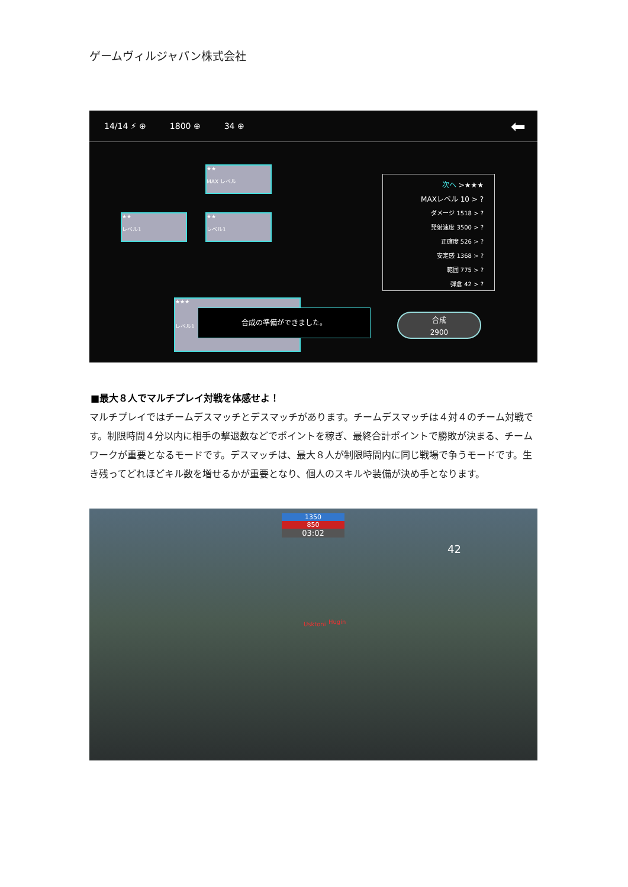ゲームヴィルジャパン株式会社
14/14 ⚡ ⊕ 1800 ⊕ 34 ⊕ ⬅
★★
MAX レベル
★★
レベル1
★★
レベル1
★★★
レベル1
次へ >★★★
MAXレベル 10 > ?
ダメージ 1518 > ?
発射速度 3500 > ?
正確度 526 > ?
安定感 1368 > ?
範囲 775 > ?
弾倉 42 > ?
合成の準備ができました。
合成
2900
■最大８人でマルチプレイ対戦を体感せよ！
マルチプレイではチームデスマッチとデスマッチがあります。チームデスマッチは４対４のチーム対戦です。制限時間４分以内に相手の撃退数などでポイントを稼ぎ、最終合計ポイントで勝敗が決まる、チームワークが重要となるモードです。デスマッチは、最大８人が制限時間内に同じ戦場で争うモードです。生き残ってどれほどキル数を増せるかが重要となり、個人のスキルや装備が決め手となります。
1350
850
03:02
42
Usktoni Hugin